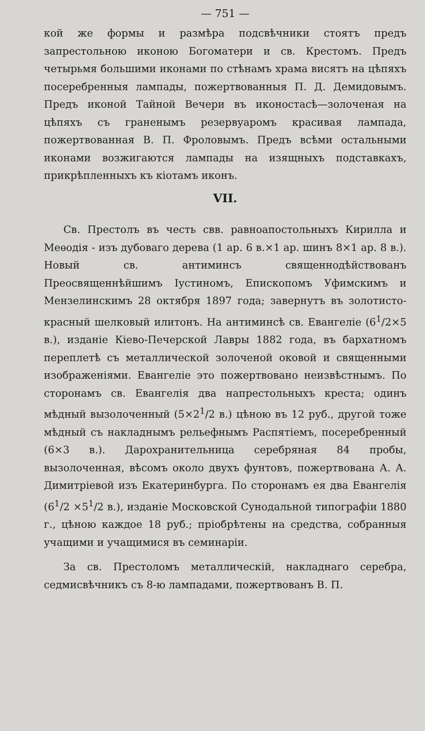— 751 —
кой же формы и размѣра подсвѣчники стоятъ предъ запрестольною иконою Богоматери и св. Крестомъ. Предъ четырьмя большими иконами по стѣнамъ храма висятъ на цѣпяхъ посеребренныя лампады, пожертвованныя П. Д. Демидовымъ. Предъ иконой Тайной Вечери въ иконостасѣ—золоченая на цѣпяхъ съ граненымъ резервуаромъ красивая лампада, пожертвованная В. П. Фроловымъ. Предъ всѣми остальными иконами возжигаются лампады на изящныхъ подставкахъ, прикрѣпленныхъ къ кіотамъ иконъ.
VII.
Св. Престолъ въ честь свв. равноапостольныхъ Кирилла и Меѳодія - изъ дубоваго дерева (1 ар. 6 в.×1 ар. шинъ 8×1 ар. 8 в.). Новый св. антиминсъ священнодѣйствованъ Преосвященнѣйшимъ Іустиномъ, Епископомъ Уфимскимъ и Мензелинскимъ 28 октября 1897 года; завернутъ въ золотисто-красный шелковый илитонъ. На антиминсѣ св. Евангеліе (6<sup>1</sup>/2×5 в.), изданіе Кіево-Печерской Лавры 1882 года, въ бархатномъ переплетѣ съ металлической золоченой оковой и священными изображеніями. Евангеліе это пожертвовано неизвѣстнымъ. По сторонамъ св. Евангелія два напрестольныхъ креста; одинъ мѣдный вызолоченный (5×2<sup>1</sup>/2 в.) цѣною въ 12 руб., другой тоже мѣдный съ накладнымъ рельефнымъ Распятіемъ, посеребренный (6×3 в.). Дарохранительница серебряная 84 пробы, вызолоченная, вѣсомъ около двухъ фунтовъ, пожертвована А. А. Димитріевой изъ Екатеринбурга. По сторонамъ ея два Евангелія (6<sup>1</sup>/2 ×5<sup>1</sup>/2 в.), изданіе Московской Сунодальной типографіи 1880 г., цѣною каждое 18 руб.; пріобрѣтены на средства, собранныя учащими и учащимися въ семинаріи.
За св. Престоломъ металлическій, накладнаго серебра, седмисвѣчникъ съ 8-ю лампадами, пожертвованъ В. П.